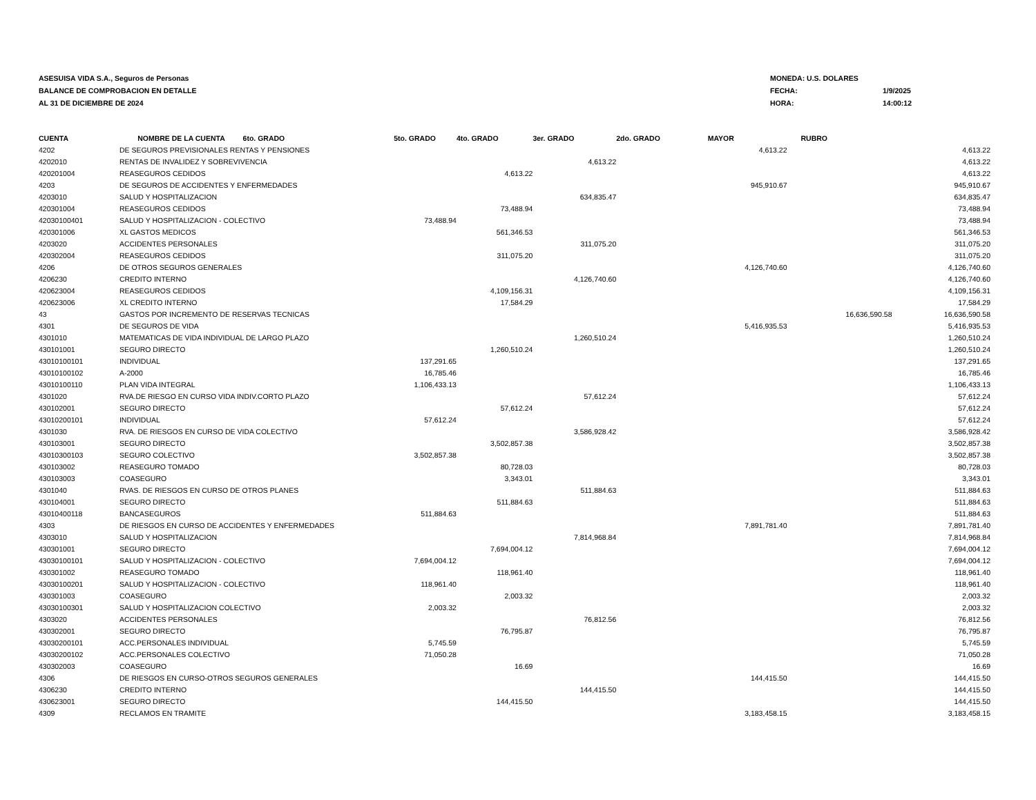ASESUISA VIDA S.A., Seguros de Personas
BALANCE DE COMPROBACION EN DETALLE
AL 31 DE DICIEMBRE DE 2024
MONEDA: U.S. DOLARES
FECHA: 1/9/2025
HORA: 14:00:12
| CUENTA | NOMBRE DE LA CUENTA 6to. GRADO | 5to. GRADO | 4to. GRADO | 3er. GRADO | 2do. GRADO | MAYOR | RUBRO | |
| --- | --- | --- | --- | --- | --- | --- | --- | --- |
| 4202 | DE SEGUROS PREVISIONALES RENTAS Y PENSIONES | | | | | 4,613.22 | | 4,613.22 |
| 4202010 | RENTAS DE INVALIDEZ Y SOBREVIVENCIA | | | 4,613.22 | | | | 4,613.22 |
| 420201004 | REASEGUROS CEDIDOS | | 4,613.22 | | | | | 4,613.22 |
| 4203 | DE SEGUROS DE ACCIDENTES Y ENFERMEDADES | | | | | 945,910.67 | | 945,910.67 |
| 4203010 | SALUD Y HOSPITALIZACION | | | 634,835.47 | | | | 634,835.47 |
| 420301004 | REASEGUROS CEDIDOS | | 73,488.94 | | | | | 73,488.94 |
| 42030100401 | SALUD Y HOSPITALIZACION - COLECTIVO | 73,488.94 | | | | | | 73,488.94 |
| 420301006 | XL GASTOS MEDICOS | | 561,346.53 | | | | | 561,346.53 |
| 4203020 | ACCIDENTES PERSONALES | | | 311,075.20 | | | | 311,075.20 |
| 420302004 | REASEGUROS CEDIDOS | | 311,075.20 | | | | | 311,075.20 |
| 4206 | DE OTROS SEGUROS GENERALES | | | | | 4,126,740.60 | | 4,126,740.60 |
| 4206230 | CREDITO INTERNO | | | 4,126,740.60 | | | | 4,126,740.60 |
| 420623004 | REASEGUROS CEDIDOS | | 4,109,156.31 | | | | | 4,109,156.31 |
| 420623006 | XL CREDITO INTERNO | | 17,584.29 | | | | | 17,584.29 |
| 43 | GASTOS POR INCREMENTO DE RESERVAS TECNICAS | | | | | | 16,636,590.58 | 16,636,590.58 |
| 4301 | DE SEGUROS DE VIDA | | | | | 5,416,935.53 | | 5,416,935.53 |
| 4301010 | MATEMATICAS DE VIDA INDIVIDUAL DE LARGO PLAZO | | | 1,260,510.24 | | | | 1,260,510.24 |
| 430101001 | SEGURO DIRECTO | | 1,260,510.24 | | | | | 1,260,510.24 |
| 43010100101 | INDIVIDUAL | 137,291.65 | | | | | | 137,291.65 |
| 43010100102 | A-2000 | 16,785.46 | | | | | | 16,785.46 |
| 43010100110 | PLAN VIDA INTEGRAL | 1,106,433.13 | | | | | | 1,106,433.13 |
| 4301020 | RVA.DE RIESGO EN CURSO VIDA INDIV.CORTO PLAZO | | | 57,612.24 | | | | 57,612.24 |
| 430102001 | SEGURO DIRECTO | | 57,612.24 | | | | | 57,612.24 |
| 43010200101 | INDIVIDUAL | 57,612.24 | | | | | | 57,612.24 |
| 4301030 | RVA. DE RIESGOS EN CURSO DE VIDA COLECTIVO | | | 3,586,928.42 | | | | 3,586,928.42 |
| 430103001 | SEGURO DIRECTO | | 3,502,857.38 | | | | | 3,502,857.38 |
| 43010300103 | SEGURO COLECTIVO | 3,502,857.38 | | | | | | 3,502,857.38 |
| 430103002 | REASEGURO TOMADO | | 80,728.03 | | | | | 80,728.03 |
| 430103003 | COASEGURO | | 3,343.01 | | | | | 3,343.01 |
| 4301040 | RVAS. DE RIESGOS EN CURSO DE OTROS PLANES | | | 511,884.63 | | | | 511,884.63 |
| 430104001 | SEGURO DIRECTO | | 511,884.63 | | | | | 511,884.63 |
| 43010400118 | BANCASEGUROS | 511,884.63 | | | | | | 511,884.63 |
| 4303 | DE RIESGOS EN CURSO DE ACCIDENTES Y ENFERMEDADES | | | | | 7,891,781.40 | | 7,891,781.40 |
| 4303010 | SALUD Y HOSPITALIZACION | | | 7,814,968.84 | | | | 7,814,968.84 |
| 430301001 | SEGURO DIRECTO | | 7,694,004.12 | | | | | 7,694,004.12 |
| 43030100101 | SALUD Y HOSPITALIZACION - COLECTIVO | 7,694,004.12 | | | | | | 7,694,004.12 |
| 430301002 | REASEGURO TOMADO | | 118,961.40 | | | | | 118,961.40 |
| 43030100201 | SALUD Y HOSPITALIZACION - COLECTIVO | 118,961.40 | | | | | | 118,961.40 |
| 430301003 | COASEGURO | | 2,003.32 | | | | | 2,003.32 |
| 43030100301 | SALUD Y HOSPITALIZACION COLECTIVO | 2,003.32 | | | | | | 2,003.32 |
| 4303020 | ACCIDENTES PERSONALES | | | 76,812.56 | | | | 76,812.56 |
| 430302001 | SEGURO DIRECTO | | 76,795.87 | | | | | 76,795.87 |
| 43030200101 | ACC.PERSONALES INDIVIDUAL | 5,745.59 | | | | | | 5,745.59 |
| 43030200102 | ACC.PERSONALES COLECTIVO | 71,050.28 | | | | | | 71,050.28 |
| 430302003 | COASEGURO | | 16.69 | | | | | 16.69 |
| 4306 | DE RIESGOS EN CURSO-OTROS SEGUROS GENERALES | | | | | 144,415.50 | | 144,415.50 |
| 4306230 | CREDITO INTERNO | | | 144,415.50 | | | | 144,415.50 |
| 430623001 | SEGURO DIRECTO | | 144,415.50 | | | | | 144,415.50 |
| 4309 | RECLAMOS EN TRAMITE | | | | | 3,183,458.15 | | 3,183,458.15 |